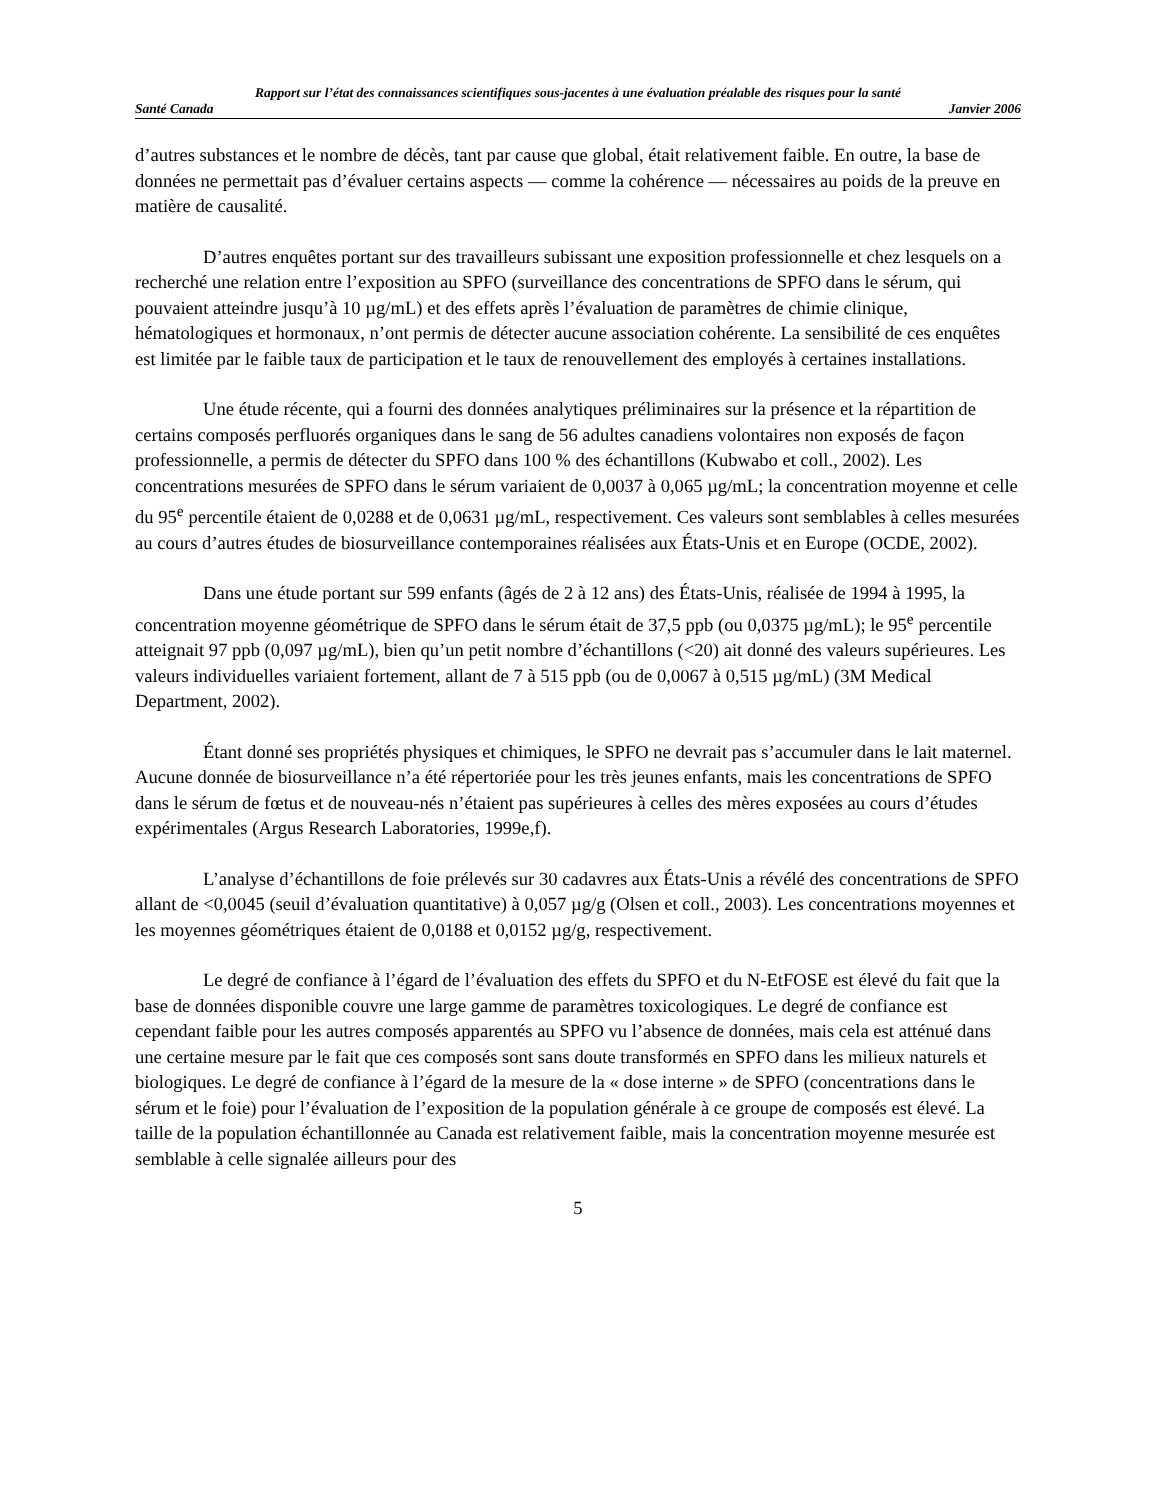Rapport sur l’état des connaissances scientifiques sous-jacentes à une évaluation préalable des risques pour la santé
Santé Canada Janvier 2006
d’autres substances et le nombre de décès, tant par cause que global, était relativement faible. En outre, la base de données ne permettait pas d’évaluer certains aspects — comme la cohérence — nécessaires au poids de la preuve en matière de causalité.
D’autres enquêtes portant sur des travailleurs subissant une exposition professionnelle et chez lesquels on a recherché une relation entre l’exposition au SPFO (surveillance des concentrations de SPFO dans le sérum, qui pouvaient atteindre jusqu’à 10 µg/mL) et des effets après l’évaluation de paramètres de chimie clinique, hématologiques et hormonaux, n’ont permis de détecter aucune association cohérente. La sensibilité de ces enquêtes est limitée par le faible taux de participation et le taux de renouvellement des employés à certaines installations.
Une étude récente, qui a fourni des données analytiques préliminaires sur la présence et la répartition de certains composés perfluorés organiques dans le sang de 56 adultes canadiens volontaires non exposés de façon professionnelle, a permis de détecter du SPFO dans 100 % des échantillons (Kubwabo et coll., 2002). Les concentrations mesurées de SPFO dans le sérum variaient de 0,0037 à 0,065 µg/mL; la concentration moyenne et celle du 95<sup>e</sup> percentile étaient de 0,0288 et de 0,0631 µg/mL, respectivement. Ces valeurs sont semblables à celles mesurées au cours d’autres études de biosurveillance contemporaines réalisées aux États-Unis et en Europe (OCDE, 2002).
Dans une étude portant sur 599 enfants (âgés de 2 à 12 ans) des États-Unis, réalisée de 1994 à 1995, la concentration moyenne géométrique de SPFO dans le sérum était de 37,5 ppb (ou 0,0375 µg/mL); le 95<sup>e</sup> percentile atteignait 97 ppb (0,097 µg/mL), bien qu’un petit nombre d’échantillons (<20) ait donné des valeurs supérieures. Les valeurs individuelles variaient fortement, allant de 7 à 515 ppb (ou de 0,0067 à 0,515 µg/mL) (3M Medical Department, 2002).
Étant donné ses propriétés physiques et chimiques, le SPFO ne devrait pas s’accumuler dans le lait maternel. Aucune donnée de biosurveillance n’a été répertoriée pour les très jeunes enfants, mais les concentrations de SPFO dans le sérum de fœtus et de nouveau-nés n’étaient pas supérieures à celles des mères exposées au cours d’études expérimentales (Argus Research Laboratories, 1999e,f).
L’analyse d’échantillons de foie prélevés sur 30 cadavres aux États-Unis a révélé des concentrations de SPFO allant de <0,0045 (seuil d’évaluation quantitative) à 0,057 µg/g (Olsen et coll., 2003). Les concentrations moyennes et les moyennes géométriques étaient de 0,0188 et 0,0152 µg/g, respectivement.
Le degré de confiance à l’égard de l’évaluation des effets du SPFO et du N-EtFOSE est élevé du fait que la base de données disponible couvre une large gamme de paramètres toxicologiques. Le degré de confiance est cependant faible pour les autres composés apparentés au SPFO vu l’absence de données, mais cela est atténué dans une certaine mesure par le fait que ces composés sont sans doute transformés en SPFO dans les milieux naturels et biologiques. Le degré de confiance à l’égard de la mesure de la « dose interne » de SPFO (concentrations dans le sérum et le foie) pour l’évaluation de l’exposition de la population générale à ce groupe de composés est élevé. La taille de la population échantillonnée au Canada est relativement faible, mais la concentration moyenne mesurée est semblable à celle signalée ailleurs pour des
5